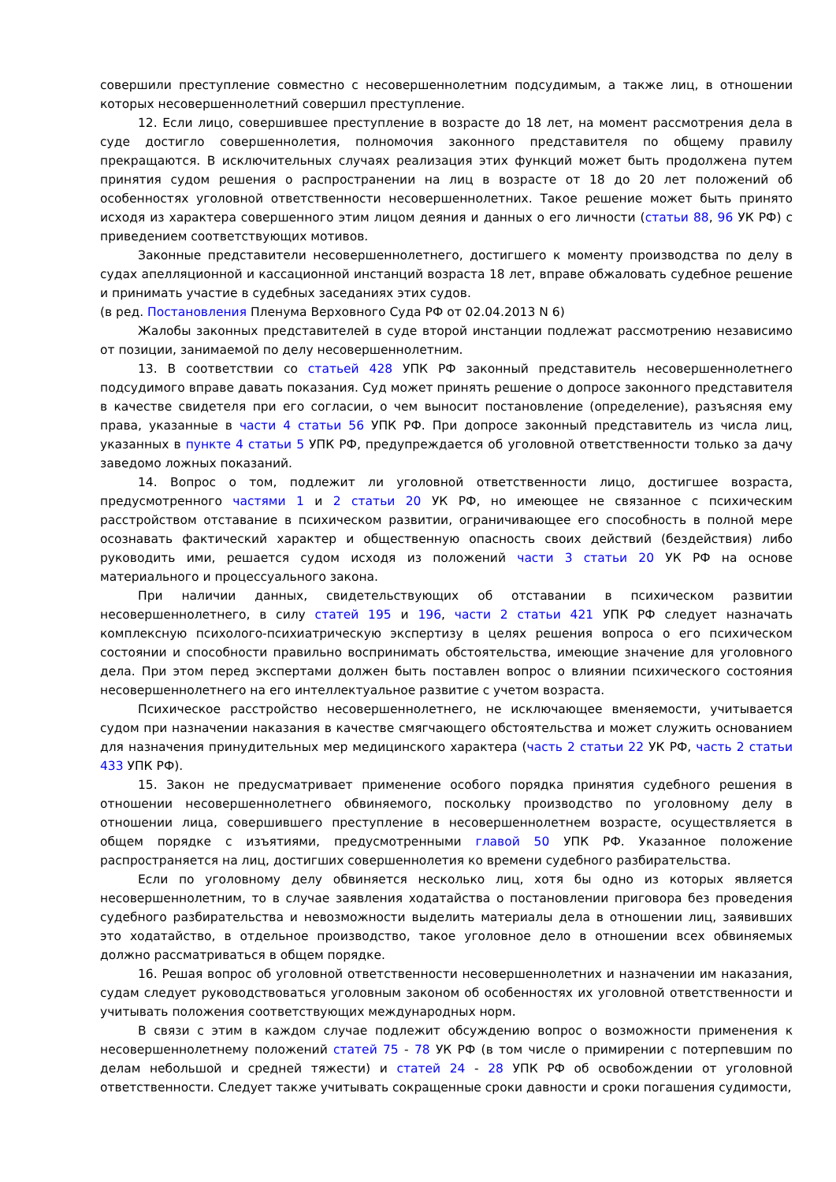совершили преступление совместно с несовершеннолетним подсудимым, а также лиц, в отношении которых несовершеннолетний совершил преступление.
12. Если лицо, совершившее преступление в возрасте до 18 лет, на момент рассмотрения дела в суде достигло совершеннолетия, полномочия законного представителя по общему правилу прекращаются. В исключительных случаях реализация этих функций может быть продолжена путем принятия судом решения о распространении на лиц в возрасте от 18 до 20 лет положений об особенностях уголовной ответственности несовершеннолетних. Такое решение может быть принято исходя из характера совершенного этим лицом деяния и данных о его личности (статьи 88, 96 УК РФ) с приведением соответствующих мотивов.
Законные представители несовершеннолетнего, достигшего к моменту производства по делу в судах апелляционной и кассационной инстанций возраста 18 лет, вправе обжаловать судебное решение и принимать участие в судебных заседаниях этих судов.
(в ред. Постановления Пленума Верховного Суда РФ от 02.04.2013 N 6)
Жалобы законных представителей в суде второй инстанции подлежат рассмотрению независимо от позиции, занимаемой по делу несовершеннолетним.
13. В соответствии со статьей 428 УПК РФ законный представитель несовершеннолетнего подсудимого вправе давать показания. Суд может принять решение о допросе законного представителя в качестве свидетеля при его согласии, о чем выносит постановление (определение), разъясняя ему права, указанные в части 4 статьи 56 УПК РФ. При допросе законный представитель из числа лиц, указанных в пункте 4 статьи 5 УПК РФ, предупреждается об уголовной ответственности только за дачу заведомо ложных показаний.
14. Вопрос о том, подлежит ли уголовной ответственности лицо, достигшее возраста, предусмотренного частями 1 и 2 статьи 20 УК РФ, но имеющее не связанное с психическим расстройством отставание в психическом развитии, ограничивающее его способность в полной мере осознавать фактический характер и общественную опасность своих действий (бездействия) либо руководить ими, решается судом исходя из положений части 3 статьи 20 УК РФ на основе материального и процессуального закона.
При наличии данных, свидетельствующих об отставании в психическом развитии несовершеннолетнего, в силу статей 195 и 196, части 2 статьи 421 УПК РФ следует назначать комплексную психолого-психиатрическую экспертизу в целях решения вопроса о его психическом состоянии и способности правильно воспринимать обстоятельства, имеющие значение для уголовного дела. При этом перед экспертами должен быть поставлен вопрос о влиянии психического состояния несовершеннолетнего на его интеллектуальное развитие с учетом возраста.
Психическое расстройство несовершеннолетнего, не исключающее вменяемости, учитывается судом при назначении наказания в качестве смягчающего обстоятельства и может служить основанием для назначения принудительных мер медицинского характера (часть 2 статьи 22 УК РФ, часть 2 статьи 433 УПК РФ).
15. Закон не предусматривает применение особого порядка принятия судебного решения в отношении несовершеннолетнего обвиняемого, поскольку производство по уголовному делу в отношении лица, совершившего преступление в несовершеннолетнем возрасте, осуществляется в общем порядке с изъятиями, предусмотренными главой 50 УПК РФ. Указанное положение распространяется на лиц, достигших совершеннолетия ко времени судебного разбирательства.
Если по уголовному делу обвиняется несколько лиц, хотя бы одно из которых является несовершеннолетним, то в случае заявления ходатайства о постановлении приговора без проведения судебного разбирательства и невозможности выделить материалы дела в отношении лиц, заявивших это ходатайство, в отдельное производство, такое уголовное дело в отношении всех обвиняемых должно рассматриваться в общем порядке.
16. Решая вопрос об уголовной ответственности несовершеннолетних и назначении им наказания, судам следует руководствоваться уголовным законом об особенностях их уголовной ответственности и учитывать положения соответствующих международных норм.
В связи с этим в каждом случае подлежит обсуждению вопрос о возможности применения к несовершеннолетнему положений статей 75 - 78 УК РФ (в том числе о примирении с потерпевшим по делам небольшой и средней тяжести) и статей 24 - 28 УПК РФ об освобождении от уголовной ответственности. Следует также учитывать сокращенные сроки давности и сроки погашения судимости,